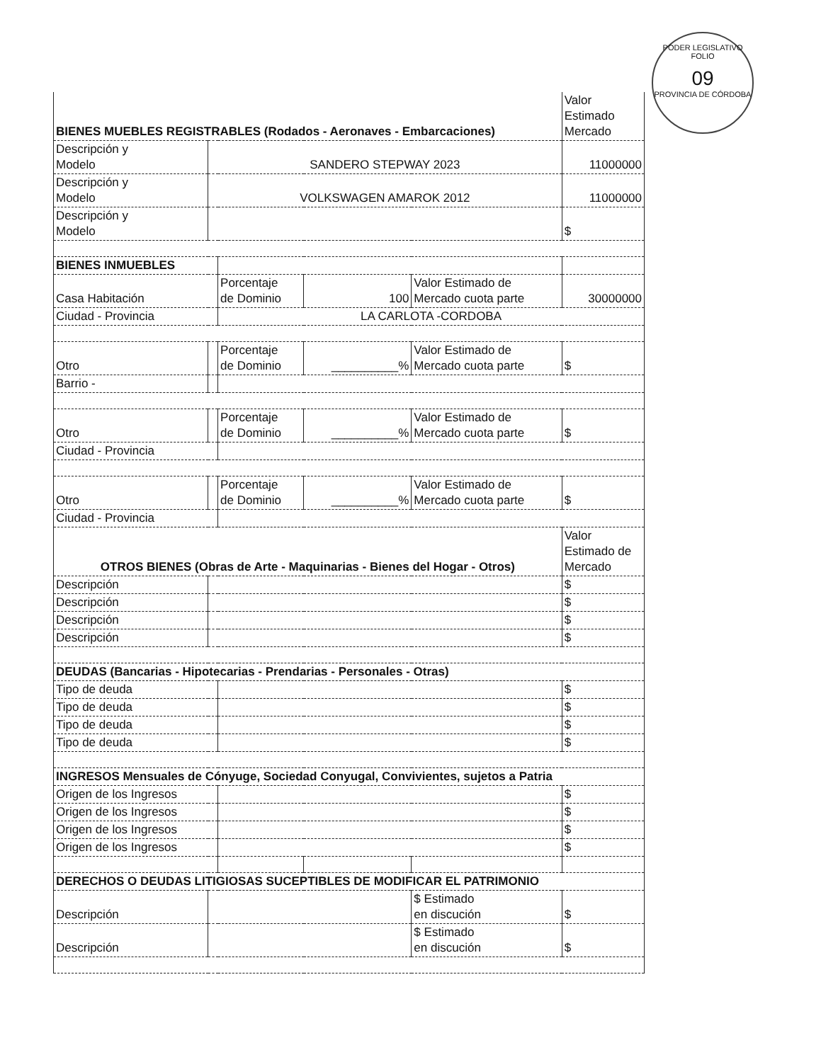PODER LEGISLATIVO
FOLIO
09
PROVINCIA DE CÓRDOBA
| BIENES MUEBLES REGISTRABLES (Rodados - Aeronaves - Embarcaciones) | | | | | Valor Estimado Mercado |
| Descripción y Modelo | SANDERO STEPWAY 2023 | | | | 11000000 |
| Descripción y Modelo | VOLKSWAGEN AMAROK 2012 | | | | 11000000 |
| Descripción y Modelo | | | | | $ |
| BIENES INMUEBLES | | | | | |
| Casa Habitación | | Porcentaje de Dominio | 100 | Valor Estimado de Mercado cuota parte | 30000000 |
| Ciudad - Provincia | | LA CARLOTA -CORDOBA | | | |
| Otro | | Porcentaje de Dominio | __________% | Valor Estimado de Mercado cuota parte | $ |
| Barrio - | | | | | |
| Otro | | Porcentaje de Dominio | __________% | Valor Estimado de Mercado cuota parte | $ |
| Ciudad - Provincia | | | | | |
| Otro | | Porcentaje de Dominio | __________% | Valor Estimado de Mercado cuota parte | $ |
| Ciudad - Provincia | | | | | |
| OTROS BIENES (Obras de Arte - Maquinarias - Bienes del Hogar - Otros) | | | | | Valor Estimado de Mercado |
| Descripción | | | | | $ |
| Descripción | | | | | $ |
| Descripción | | | | | $ |
| Descripción | | | | | $ |
| DEUDAS (Bancarias - Hipotecarias - Prendarias - Personales - Otras) | | | | | |
| Tipo de deuda | | | | | $ |
| Tipo de deuda | | | | | $ |
| Tipo de deuda | | | | | $ |
| Tipo de deuda | | | | | $ |
| INGRESOS Mensuales de Cónyuge, Sociedad Conyugal, Convivientes, sujetos a Patria | | | | | |
| Origen de los Ingresos | | | | | $ |
| Origen de los Ingresos | | | | | $ |
| Origen de los Ingresos | | | | | $ |
| Origen de los Ingresos | | | | | $ |
| DERECHOS O DEUDAS LITIGIOSAS SUCEPTIBLES DE MODIFICAR EL PATRIMONIO | | | | | |
| Descripción | | | | $ Estimado en discución | $ |
| Descripción | | | | $ Estimado en discución | $ |